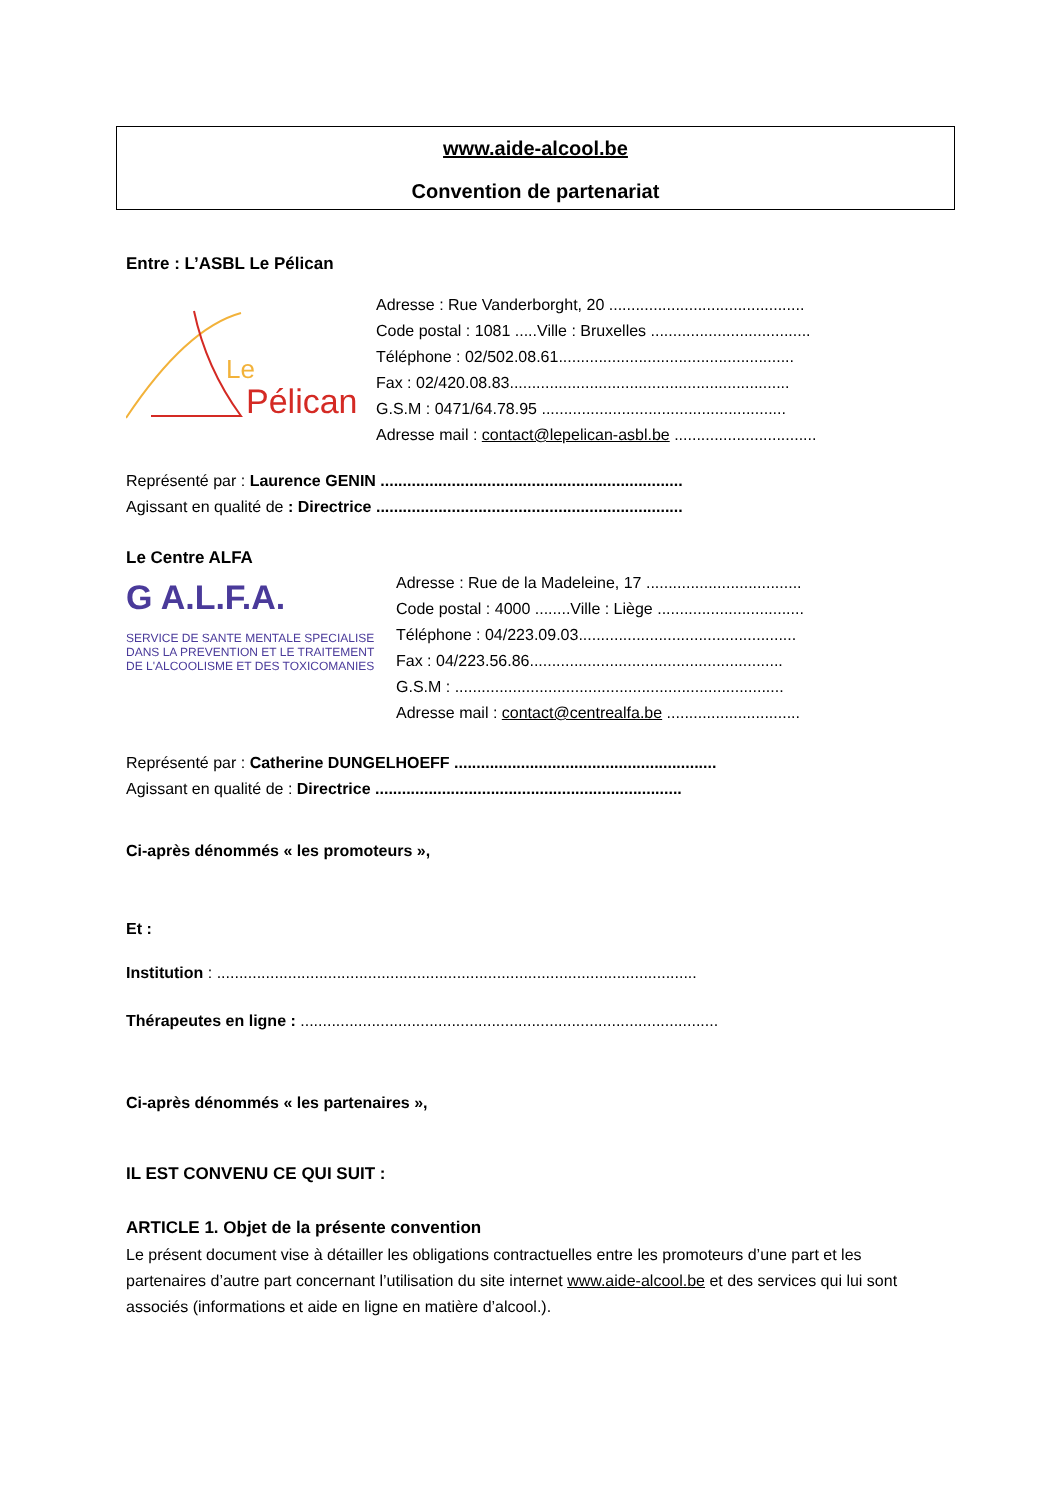www.aide-alcool.be
Convention de partenariat
Entre : L’ASBL Le Pélican
Le
Pélican
Adresse : Rue Vanderborght, 20 ............................................
Code postal : 1081 .....Ville : Bruxelles ....................................
Téléphone : 02/502.08.61.....................................................
Fax : 02/420.08.83...............................................................
G.S.M : 0471/64.78.95 .......................................................
Adresse mail : contact@lepelican-asbl.be ................................
Représenté par : Laurence GENIN ....................................................................
Agissant en qualité de : Directrice .....................................................................
Le Centre ALFA
G A.L.F.A.
SERVICE DE SANTE MENTALE SPECIALISE
DANS LA PREVENTION ET LE TRAITEMENT
DE L'ALCOOLISME ET DES TOXICOMANIES
Adresse : Rue de la Madeleine, 17 ...................................
Code postal : 4000 ........Ville : Liège .................................
Téléphone : 04/223.09.03.................................................
Fax : 04/223.56.86.........................................................
G.S.M : ..........................................................................
Adresse mail : contact@centrealfa.be ..............................
Représenté par : Catherine DUNGELHOEFF ...........................................................
Agissant en qualité de : Directrice .....................................................................
Ci-après dénommés « les promoteurs »,
Et :
Institution : ............................................................................................................
Thérapeutes en ligne : ..............................................................................................
Ci-après dénommés « les partenaires »,
IL EST CONVENU CE QUI SUIT :
ARTICLE 1. Objet de la présente convention
Le présent document vise à détailler les obligations contractuelles entre les promoteurs d’une part et les partenaires d’autre part concernant l’utilisation du site internet www.aide-alcool.be et des services qui lui sont associés (informations et aide en ligne en matière d’alcool.).